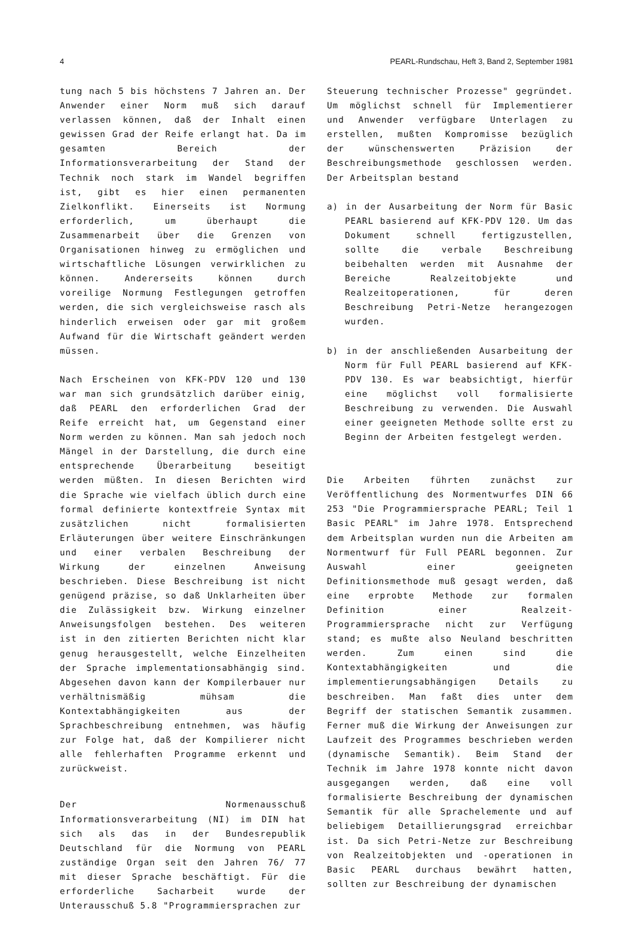4 PEARL-Rundschau, Heft 3, Band 2, September 1981
tung nach 5 bis höchstens 7 Jahren an. Der Anwender einer Norm muß sich darauf verlassen können, daß der Inhalt einen gewissen Grad der Reife erlangt hat. Da im gesamten Bereich der Informationsverarbeitung der Stand der Technik noch stark im Wandel begriffen ist, gibt es hier einen permanenten Zielkonflikt. Einerseits ist Normung erforderlich, um überhaupt die Zusammenarbeit über die Grenzen von Organisationen hinweg zu ermöglichen und wirtschaftliche Lösungen verwirklichen zu können. Andererseits können durch voreilige Normung Festlegungen getroffen werden, die sich vergleichsweise rasch als hinderlich erweisen oder gar mit großem Aufwand für die Wirtschaft geändert werden müssen.
Nach Erscheinen von KFK-PDV 120 und 130 war man sich grundsätzlich darüber einig, daß PEARL den erforderlichen Grad der Reife erreicht hat, um Gegenstand einer Norm werden zu können. Man sah jedoch noch Mängel in der Darstellung, die durch eine entsprechende Überarbeitung beseitigt werden müßten. In diesen Berichten wird die Sprache wie vielfach üblich durch eine formal definierte kontextfreie Syntax mit zusätzlichen nicht formalisierten Erläuterungen über weitere Einschränkungen und einer verbalen Beschreibung der Wirkung der einzelnen Anweisung beschrieben. Diese Beschreibung ist nicht genügend präzise, so daß Unklarheiten über die Zulässigkeit bzw. Wirkung einzelner Anweisungsfolgen bestehen. Des weiteren ist in den zitierten Berichten nicht klar genug herausgestellt, welche Einzelheiten der Sprache implementationsabhängig sind. Abgesehen davon kann der Kompilerbauer nur verhältnismäßig mühsam die Kontextabhängigkeiten aus der Sprachbeschreibung entnehmen, was häufig zur Folge hat, daß der Kompilierer nicht alle fehlerhaften Programme erkennt und zurückweist.
Der Normenausschuß Informationsverarbeitung (NI) im DIN hat sich als das in der Bundesrepublik Deutschland für die Normung von PEARL zuständige Organ seit den Jahren 76/ 77 mit dieser Sprache beschäftigt. Für die erforderliche Sacharbeit wurde der Unterausschuß 5.8 "Programmiersprachen zur
Steuerung technischer Prozesse" gegründet. Um möglichst schnell für Implementierer und Anwender verfügbare Unterlagen zu erstellen, mußten Kompromisse bezüglich der wünschenswerten Präzision der Beschreibungsmethode geschlossen werden. Der Arbeitsplan bestand
a) in der Ausarbeitung der Norm für Basic PEARL basierend auf KFK-PDV 120. Um das Dokument schnell fertigzustellen, sollte die verbale Beschreibung beibehalten werden mit Ausnahme der Bereiche Realzeitobjekte und Realzeitoperationen, für deren Beschreibung Petri-Netze herangezogen wurden.
b) in der anschließenden Ausarbeitung der Norm für Full PEARL basierend auf KFK-PDV 130. Es war beabsichtigt, hierfür eine möglichst voll formalisierte Beschreibung zu verwenden. Die Auswahl einer geeigneten Methode sollte erst zu Beginn der Arbeiten festgelegt werden.
Die Arbeiten führten zunächst zur Veröffentlichung des Normentwurfes DIN 66 253 "Die Programmiersprache PEARL; Teil 1 Basic PEARL" im Jahre 1978. Entsprechend dem Arbeitsplan wurden nun die Arbeiten am Normentwurf für Full PEARL begonnen. Zur Auswahl einer geeigneten Definitionsmethode muß gesagt werden, daß eine erprobte Methode zur formalen Definition einer Realzeit-Programmiersprache nicht zur Verfügung stand; es mußte also Neuland beschritten werden. Zum einen sind die Kontextabhängigkeiten und die implementierungsabhängigen Details zu beschreiben. Man faßt dies unter dem Begriff der statischen Semantik zusammen. Ferner muß die Wirkung der Anweisungen zur Laufzeit des Programmes beschrieben werden (dynamische Semantik). Beim Stand der Technik im Jahre 1978 konnte nicht davon ausgegangen werden, daß eine voll formalisierte Beschreibung der dynamischen Semantik für alle Sprachelemente und auf beliebigem Detaillierungsgrad erreichbar ist. Da sich Petri-Netze zur Beschreibung von Realzeitobjekten und -operationen in Basic PEARL durchaus bewährt hatten, sollten zur Beschreibung der dynamischen